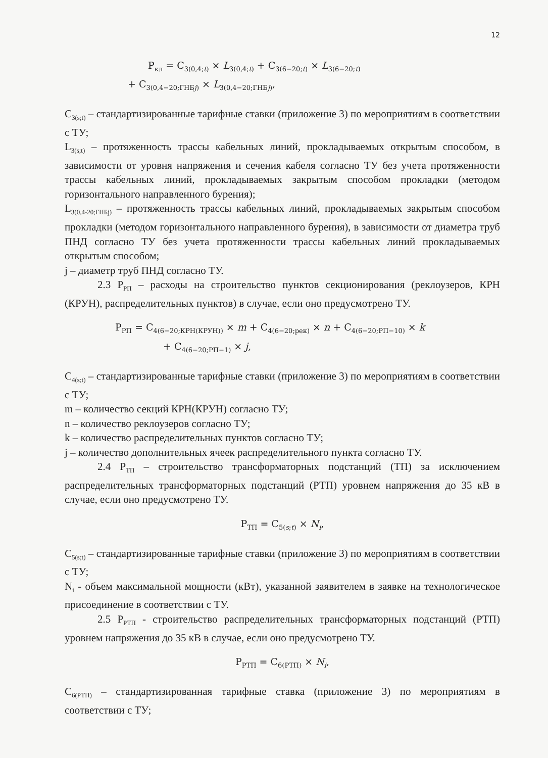12
Р<sub>кл</sub> = С<sub>3(0,4;t)</sub> × L<sub>3(0,4;t)</sub> + С<sub>3(6−20;t)</sub> × L<sub>3(6−20;t)</sub>
+ С<sub>3(0,4−20;ГНБj)</sub> × L<sub>3(0,4−20;ГНБj)</sub>,
С<sub>3(s;t)</sub> – стандартизированные тарифные ставки (приложение 3) по мероприятиям в соответствии с ТУ;
L<sub>3(s;t)</sub> – протяженность трассы кабельных линий, прокладываемых открытым способом, в зависимости от уровня напряжения и сечения кабеля согласно ТУ без учета протяженности трассы кабельных линий, прокладываемых закрытым способом прокладки (методом горизонтального направленного бурения);
L<sub>3(0,4-20;ГНБj)</sub> – протяженность трассы кабельных линий, прокладываемых закрытым способом прокладки (методом горизонтального направленного бурения), в зависимости от диаметра труб ПНД согласно ТУ без учета протяженности трассы кабельных линий прокладываемых открытым способом;
j – диаметр труб ПНД согласно ТУ.
2.3 Р<sub>РП</sub> – расходы на строительство пунктов секционирования (реклоузеров, КРН (КРУН), распределительных пунктов) в случае, если оно предусмотрено ТУ.
Р<sub>РП</sub> = С<sub>4(6−20;КРН(КРУН))</sub> × m + С<sub>4(6−20;рек)</sub> × n + С<sub>4(6−20;РП−10)</sub> × k
+ С<sub>4(6−20;РП−1)</sub> × j,
С<sub>4(s;t)</sub> – стандартизированные тарифные ставки (приложение 3) по мероприятиям в соответствии с ТУ;
m – количество секций КРН(КРУН) согласно ТУ;
n – количество реклоузеров согласно ТУ;
k – количество распределительных пунктов согласно ТУ;
j – количество дополнительных ячеек распределительного пункта согласно ТУ.
2.4 Р<sub>ТП</sub> – строительство трансформаторных подстанций (ТП) за исключением распределительных трансформаторных подстанций (РТП) уровнем напряжения до 35 кВ в случае, если оно предусмотрено ТУ.
Р<sub>ТП</sub> = С<sub>5(s;t)</sub> × N<sub>i</sub>,
С<sub>5(s;t)</sub> – стандартизированные тарифные ставки (приложение 3) по мероприятиям в соответствии с ТУ;
N<sub>i</sub> - объем максимальной мощности (кВт), указанной заявителем в заявке на технологическое присоединение в соответствии с ТУ.
2.5 Р<sub>РТП</sub> - строительство распределительных трансформаторных подстанций (РТП) уровнем напряжения до 35 кВ в случае, если оно предусмотрено ТУ.
Р<sub>РТП</sub> = С<sub>6(РТП)</sub> × N<sub>i</sub>,
С<sub>6(РТП)</sub> – стандартизированная тарифные ставка (приложение 3) по мероприятиям в соответствии с ТУ;